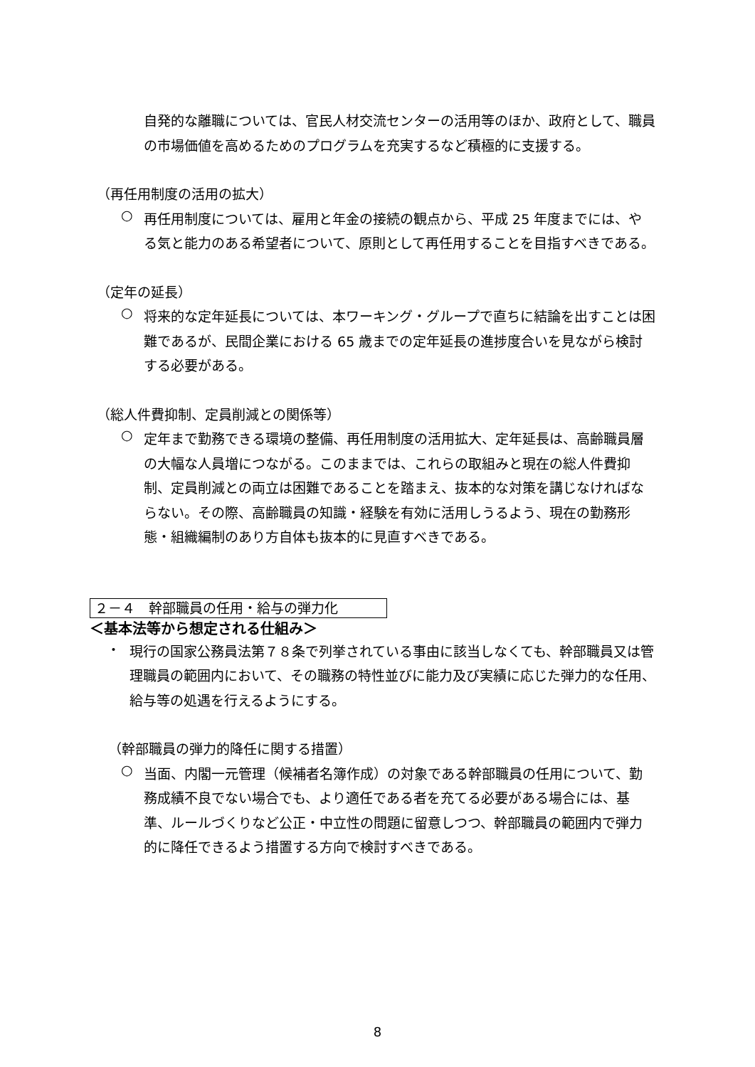自発的な離職については、官民人材交流センターの活用等のほか、政府として、職員の市場価値を高めるためのプログラムを充実するなど積極的に支援する。
（再任用制度の活用の拡大）
○
再任用制度については、雇用と年金の接続の観点から、平成 25 年度までには、やる気と能力のある希望者について、原則として再任用することを目指すべきである。
（定年の延長）
○
将来的な定年延長については、本ワーキング・グループで直ちに結論を出すことは困難であるが、民間企業における 65 歳までの定年延長の進捗度合いを見ながら検討する必要がある。
（総人件費抑制、定員削減との関係等）
○
定年まで勤務できる環境の整備、再任用制度の活用拡大、定年延長は、高齢職員層の大幅な人員増につながる。このままでは、これらの取組みと現在の総人件費抑制、定員削減との両立は困難であることを踏まえ、抜本的な対策を講じなければならない。その際、高齢職員の知識・経験を有効に活用しうるよう、現在の勤務形態・組織編制のあり方自体も抜本的に見直すべきである。
２－４　幹部職員の任用・給与の弾力化
＜基本法等から想定される仕組み＞
・
現行の国家公務員法第７８条で列挙されている事由に該当しなくても、幹部職員又は管理職員の範囲内において、その職務の特性並びに能力及び実績に応じた弾力的な任用、給与等の処遇を行えるようにする。
（幹部職員の弾力的降任に関する措置）
○
当面、内閣一元管理（候補者名簿作成）の対象である幹部職員の任用について、勤務成績不良でない場合でも、より適任である者を充てる必要がある場合には、基準、ルールづくりなど公正・中立性の問題に留意しつつ、幹部職員の範囲内で弾力的に降任できるよう措置する方向で検討すべきである。
8